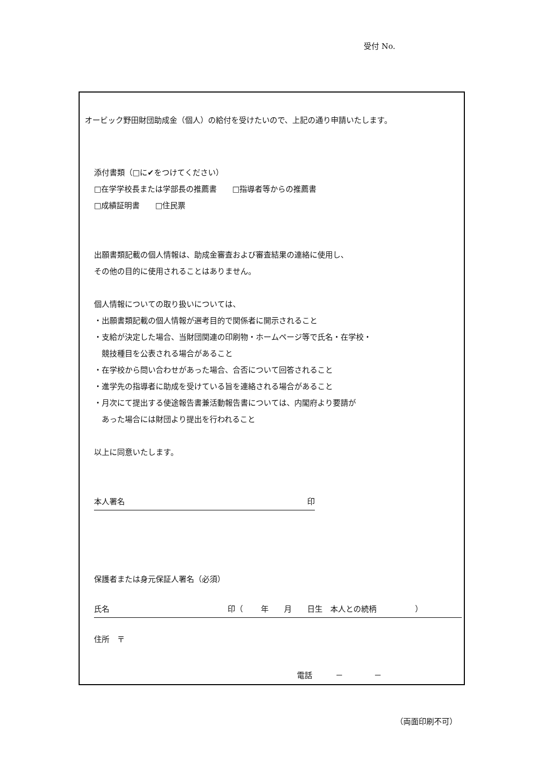受付 No.
オービック野田財団助成金（個人）の給付を受けたいので、上記の通り申請いたします。
添付書類（□に✔をつけてください）
□在学学校長または学部長の推薦書　　□指導者等からの推薦書
□成績証明書　　□住民票
出願書類記載の個人情報は、助成金審査および審査結果の連絡に使用し、
その他の目的に使用されることはありません。
個人情報についての取り扱いについては、
・出願書類記載の個人情報が選考目的で関係者に開示されること
・支給が決定した場合、当財団関連の印刷物・ホームページ等で氏名・在学校・
　競技種目を公表される場合があること
・在学校から問い合わせがあった場合、合否について回答されること
・進学先の指導者に助成を受けている旨を連絡される場合があること
・月次にて提出する使途報告書兼活動報告書については、内閣府より要請が
　あった場合には財団より提出を行われること
以上に同意いたします。
本人署名 印
保護者または身元保証人署名（必須）
氏名 印（　　 年　　月　　日生　本人との続柄　　　　　）
住所　〒
電話　　　－　　　　－
（両面印刷不可）